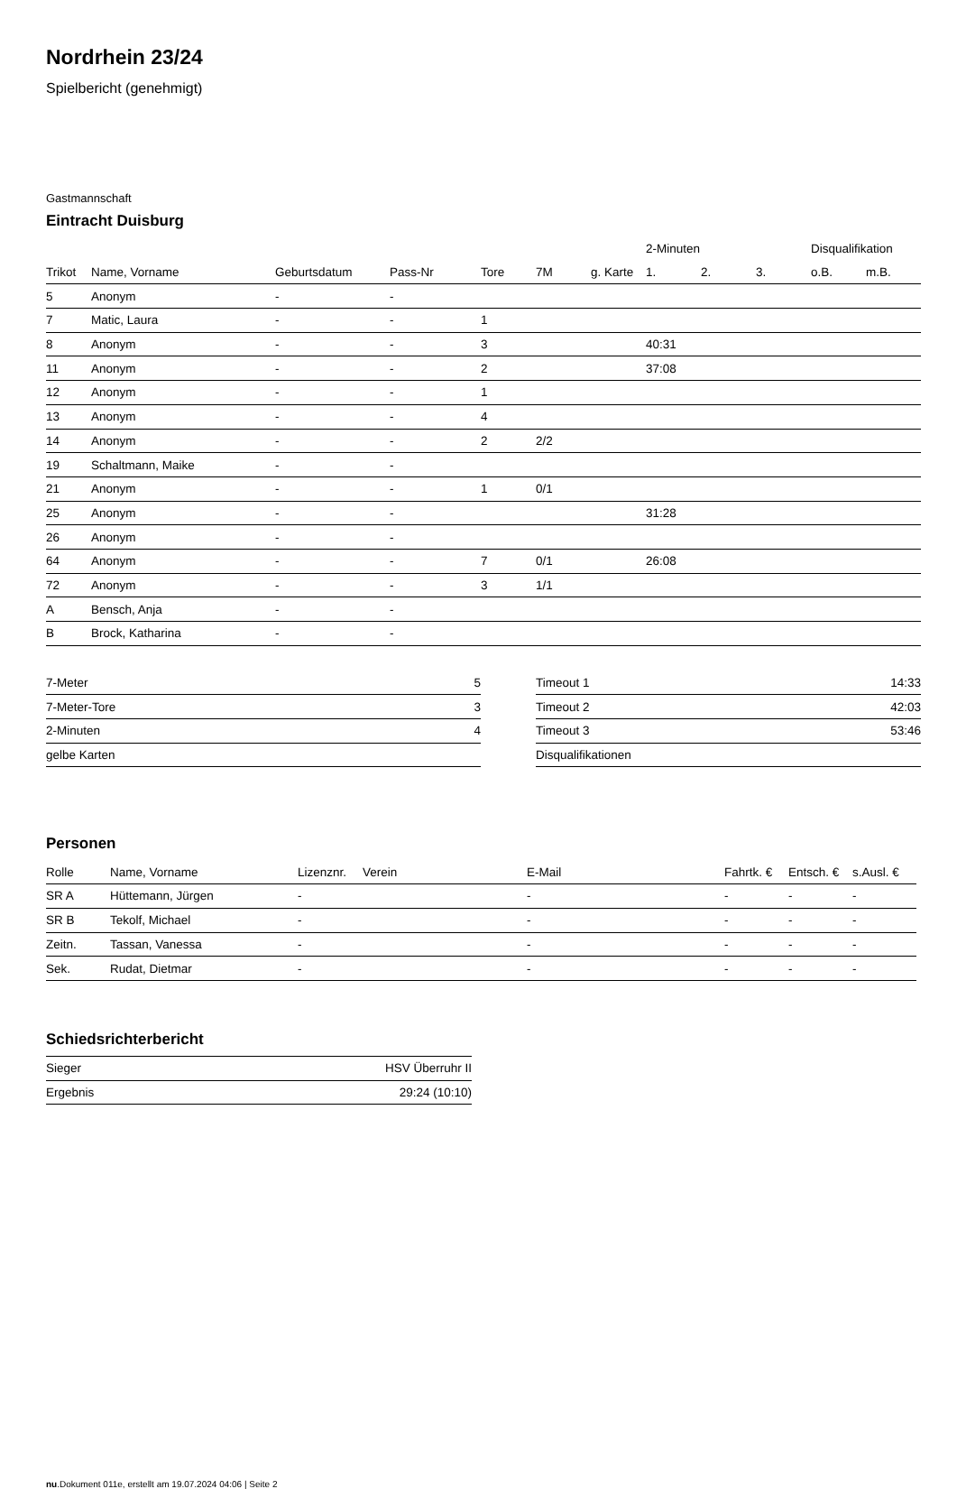Nordrhein 23/24
Spielbericht (genehmigt)
Gastmannschaft
Eintracht Duisburg
| | | | | | | | 2-Minuten | | | Disqualifikation | |
| --- | --- | --- | --- | --- | --- | --- | --- | --- | --- | --- | --- |
| Trikot | Name, Vorname | Geburtsdatum | Pass-Nr | Tore | 7M | g. Karte | 1. | 2. | 3. | o.B. | m.B. |
| 5 | Anonym | - | - | | | | | | | | |
| 7 | Matic, Laura | - | - | 1 | | | | | | | |
| 8 | Anonym | - | - | 3 | | | 40:31 | | | | |
| 11 | Anonym | - | - | 2 | | | 37:08 | | | | |
| 12 | Anonym | - | - | 1 | | | | | | | |
| 13 | Anonym | - | - | 4 | | | | | | | |
| 14 | Anonym | - | - | 2 | 2/2 | | | | | | |
| 19 | Schaltmann, Maike | - | - | | | | | | | | |
| 21 | Anonym | - | - | 1 | 0/1 | | | | | | |
| 25 | Anonym | - | - | | | | 31:28 | | | | |
| 26 | Anonym | - | - | | | | | | | | |
| 64 | Anonym | - | - | 7 | 0/1 | | 26:08 | | | | |
| 72 | Anonym | - | - | 3 | 1/1 | | | | | | |
| A | Bensch, Anja | - | - | | | | | | | | |
| B | Brock, Katharina | - | - | | | | | | | | |
| 7-Meter | 5 |
| 7-Meter-Tore | 3 |
| 2-Minuten | 4 |
| gelbe Karten | |
| Timeout 1 | 14:33 |
| Timeout 2 | 42:03 |
| Timeout 3 | 53:46 |
| Disqualifikationen | |
Personen
| Rolle | Name, Vorname | Lizenznr. | Verein | E-Mail | Fahrtk. € | Entsch. € | s.Ausl. € |
| --- | --- | --- | --- | --- | --- | --- | --- |
| SR A | Hüttemann, Jürgen | - | | - | - | - | - |
| SR B | Tekolf, Michael | - | | - | - | - | - |
| Zeitn. | Tassan, Vanessa | - | | - | - | - | - |
| Sek. | Rudat, Dietmar | - | | - | - | - | - |
Schiedsrichterbericht
| Sieger | HSV Überruhr II |
| Ergebnis | 29:24 (10:10) |
nu.Dokument 011e, erstellt am 19.07.2024 04:06 | Seite 2